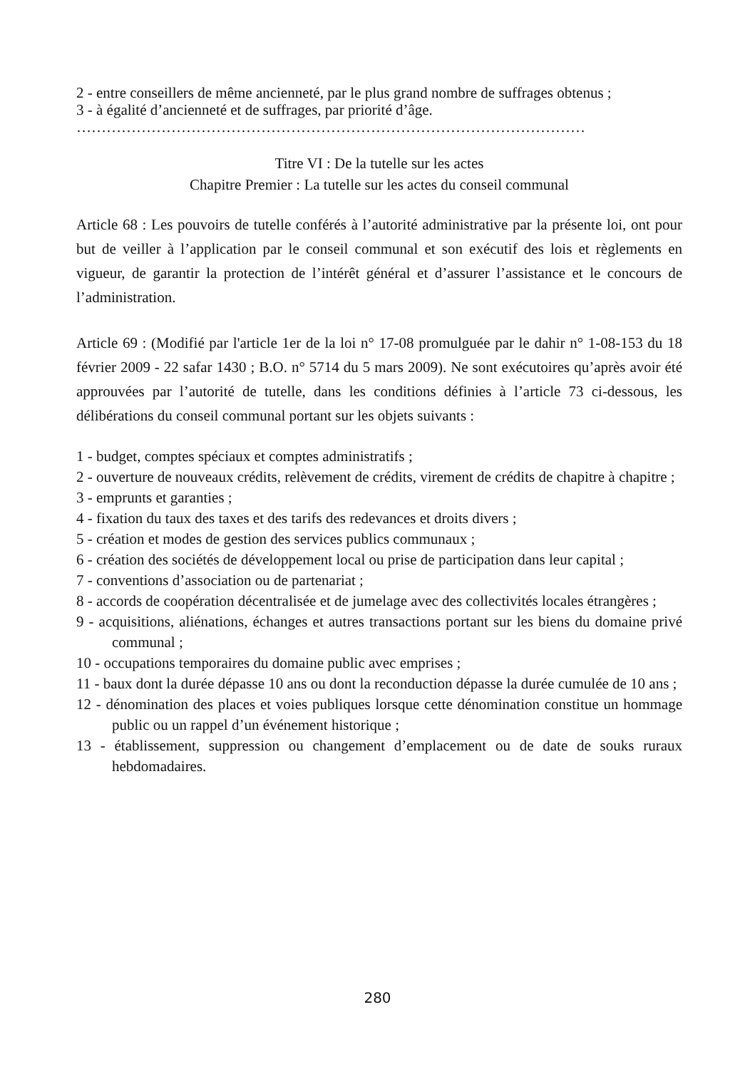2 - entre conseillers de même ancienneté, par le plus grand nombre de suffrages obtenus ;
3 - à égalité d’ancienneté et de suffrages, par priorité d’âge.
…………………………………………………………………………………………
Titre VI : De la tutelle sur les actes
Chapitre Premier : La tutelle sur les actes du conseil communal
Article 68 : Les pouvoirs de tutelle conférés à l’autorité administrative par la présente loi, ont pour but de veiller à l’application par le conseil communal et son exécutif des lois et règlements en vigueur, de garantir la protection de l’intérêt général et d’assurer l’assistance et le concours de l’administration.
Article 69 : (Modifié par l'article 1er de la loi n° 17-08 promulguée par le dahir n° 1-08-153 du 18 février 2009 - 22 safar 1430 ; B.O. n° 5714 du 5 mars 2009). Ne sont exécutoires qu’après avoir été approuvées par l’autorité de tutelle, dans les conditions définies à l’article 73 ci-dessous, les délibérations du conseil communal portant sur les objets suivants :
1 - budget, comptes spéciaux et comptes administratifs ;
2 - ouverture de nouveaux crédits, relèvement de crédits, virement de crédits de chapitre à chapitre ;
3 - emprunts et garanties ;
4 - fixation du taux des taxes et des tarifs des redevances et droits divers ;
5 - création et modes de gestion des services publics communaux ;
6 - création des sociétés de développement local ou prise de participation dans leur capital ;
7 - conventions d’association ou de partenariat ;
8 - accords de coopération décentralisée et de jumelage avec des collectivités locales étrangères ;
9 - acquisitions, aliénations, échanges et autres transactions portant sur les biens du domaine privé communal ;
10 - occupations temporaires du domaine public avec emprises ;
11 - baux dont la durée dépasse 10 ans ou dont la reconduction dépasse la durée cumulée de 10 ans ;
12 - dénomination des places et voies publiques lorsque cette dénomination constitue un hommage public ou un rappel d’un événement historique ;
13 - établissement, suppression ou changement d’emplacement ou de date de souks ruraux hebdomadaires.
280